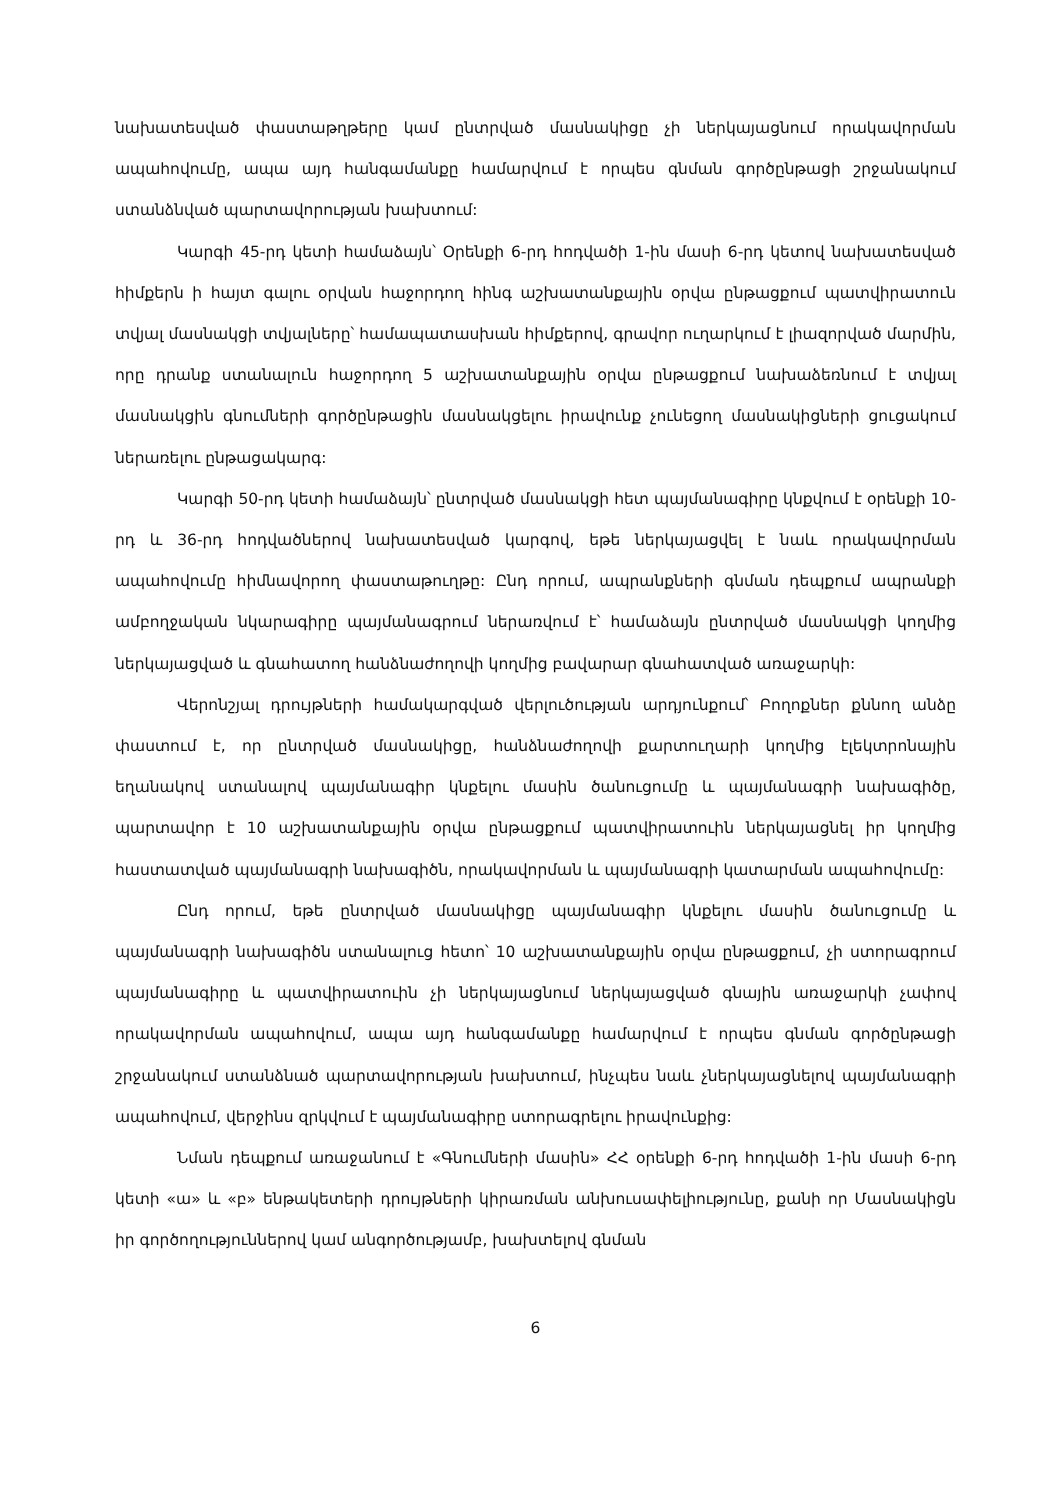նախատեսված փաստաթղթերը կամ ընտրված մասնակիցը չի ներկայացնում որակավորման ապահովումը, ապա այդ հանգամանքը համարվում է որպես գնման գործընթացի շրջանակում ստանձնված պարտավորության խախտում:
Կարգի 45-րդ կետի համաձայն՝ Օրենքի 6-րդ հոդվածի 1-ին մասի 6-րդ կետով նախատեսված հիմքերն ի հայտ գալու օրվան հաջորդող հինգ աշխատանքային օրվա ընթացքում պատվիրատուն տվյալ մասնակցի տվյալները՝ համապատասխան հիմքերով, գրավոր ուղարկում է լիազորված մարմին, որը դրանք ստանալուն հաջորդող 5 աշխատանքային օրվա ընթացքում նախաձեռնում է տվյալ մասնակցին գնումների գործընթացին մասնակցելու իրավունք չունեցող մասնակիցների ցուցակում ներառելու ընթացակարգ:
Կարգի 50-րդ կետի համաձայն՝ ընտրված մասնակցի հետ պայմանագիրը կնքվում է օրենքի 10-րդ և 36-րդ հոդվածներով նախատեսված կարգով, եթե ներկայացվել է նաև որակավորման ապահովումը հիմնավորող փաստաթուղթը: Ընդ որում, ապրանքների գնման դեպքում ապրանքի ամբողջական նկարագիրը պայմանագրում ներառվում է՝ համաձայն ընտրված մասնակցի կողմից ներկայացված և գնահատող հանձնաժողովի կողմից բավարար գնահատված առաջարկի:
Վերոնշյալ դրույթների համակարգված վերլուծության արդյունքում՝ Բողոքներ քննող անձը փաստում է, որ ընտրված մասնակիցը, հանձնաժողովի քարտուղարի կողմից էլեկտրոնային եղանակով ստանալով պայմանագիր կնքելու մասին ծանուցումը և պայմանագրի նախագիծը, պարտավոր է 10 աշխատանքային օրվա ընթացքում պատվիրատուին ներկայացնել իր կողմից հաստատված պայմանագրի նախագիծն, որակավորման և պայմանագրի կատարման ապահովումը:
Ընդ որում, եթե ընտրված մասնակիցը պայմանագիր կնքելու մասին ծանուցումը և պայմանագրի նախագիծն ստանալուց հետո՝ 10 աշխատանքային օրվա ընթացքում, չի ստորագրում պայմանագիրը և պատվիրատուին չի ներկայացնում ներկայացված գնային առաջարկի չափով որակավորման ապահովում, ապա այդ հանգամանքը համարվում է որպես գնման գործընթացի շրջանակում ստանձնած պարտավորության խախտում, ինչպես նաև չներկայացնելով պայմանագրի ապահովում, վերջինս զրկվում է պայմանագիրը ստորագրելու իրավունքից:
Նման դեպքում առաջանում է «Գնումների մասին» ՀՀ օրենքի 6-րդ հոդվածի 1-ին մասի 6-րդ կետի «ա» և «բ» ենթակետերի դրույթների կիրառման անխուսափելիությունը, քանի որ Մասնակիցն իր գործողություններով կամ անգործությամբ, խախտելով գնման
6